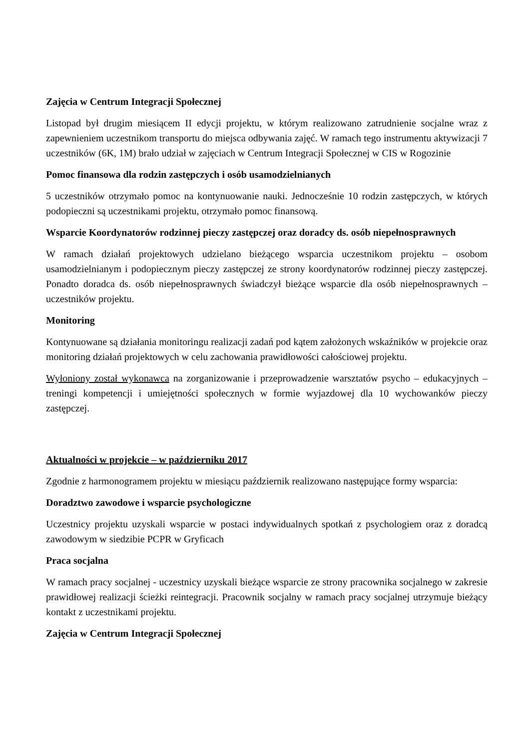Zajęcia w Centrum Integracji Społecznej
Listopad był drugim miesiącem II edycji projektu, w którym realizowano zatrudnienie socjalne wraz z zapewnieniem uczestnikom transportu do miejsca odbywania zajęć. W ramach tego instrumentu aktywizacji 7 uczestników (6K, 1M) brało udział w zajęciach w Centrum Integracji Społecznej w CIS w Rogozinie
Pomoc finansowa dla rodzin zastępczych i osób usamodzielnianych
5 uczestników otrzymało pomoc na kontynuowanie nauki. Jednocześnie 10 rodzin zastępczych, w których podopieczni są uczestnikami projektu, otrzymało pomoc finansową.
Wsparcie Koordynatorów rodzinnej pieczy zastępczej oraz doradcy ds. osób niepełnosprawnych
W ramach działań projektowych udzielano bieżącego wsparcia uczestnikom projektu – osobom usamodzielnianym i podopiecznym pieczy zastępczej ze strony koordynatorów rodzinnej pieczy zastępczej. Ponadto doradca ds. osób niepełnosprawnych świadczył bieżące wsparcie dla osób niepełnosprawnych – uczestników projektu.
Monitoring
Kontynuowane są działania monitoringu realizacji zadań pod kątem założonych wskaźników w projekcie oraz monitoring działań projektowych w celu zachowania prawidłowości całościowej projektu.
Wyłoniony został wykonawca na zorganizowanie i przeprowadzenie warsztatów psycho – edukacyjnych – treningi kompetencji i umiejętności społecznych w formie wyjazdowej dla 10 wychowanków pieczy zastępczej.
Aktualności w projekcie – w październiku 2017
Zgodnie z harmonogramem projektu w miesiącu październik realizowano następujące formy wsparcia:
Doradztwo zawodowe i wsparcie psychologiczne
Uczestnicy projektu uzyskali wsparcie w postaci indywidualnych spotkań z psychologiem oraz z doradcą zawodowym w siedzibie PCPR w Gryficach
Praca socjalna
W ramach pracy socjalnej - uczestnicy uzyskali bieżące wsparcie ze strony pracownika socjalnego w zakresie prawidłowej realizacji ścieżki reintegracji. Pracownik socjalny w ramach pracy socjalnej utrzymuje bieżący kontakt z uczestnikami projektu.
Zajęcia w Centrum Integracji Społecznej